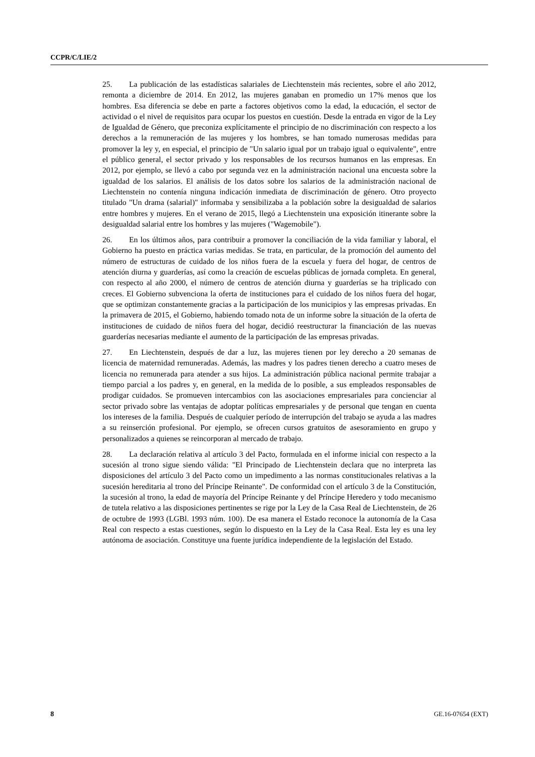CCPR/C/LIE/2
25. La publicación de las estadísticas salariales de Liechtenstein más recientes, sobre el año 2012, remonta a diciembre de 2014. En 2012, las mujeres ganaban en promedio un 17% menos que los hombres. Esa diferencia se debe en parte a factores objetivos como la edad, la educación, el sector de actividad o el nivel de requisitos para ocupar los puestos en cuestión. Desde la entrada en vigor de la Ley de Igualdad de Género, que preconiza explícitamente el principio de no discriminación con respecto a los derechos a la remuneración de las mujeres y los hombres, se han tomado numerosas medidas para promover la ley y, en especial, el principio de "Un salario igual por un trabajo igual o equivalente", entre el público general, el sector privado y los responsables de los recursos humanos en las empresas. En 2012, por ejemplo, se llevó a cabo por segunda vez en la administración nacional una encuesta sobre la igualdad de los salarios. El análisis de los datos sobre los salarios de la administración nacional de Liechtenstein no contenía ninguna indicación inmediata de discriminación de género. Otro proyecto titulado "Un drama (salarial)" informaba y sensibilizaba a la población sobre la desigualdad de salarios entre hombres y mujeres. En el verano de 2015, llegó a Liechtenstein una exposición itinerante sobre la desigualdad salarial entre los hombres y las mujeres ("Wagemobile").
26. En los últimos años, para contribuir a promover la conciliación de la vida familiar y laboral, el Gobierno ha puesto en práctica varias medidas. Se trata, en particular, de la promoción del aumento del número de estructuras de cuidado de los niños fuera de la escuela y fuera del hogar, de centros de atención diurna y guarderías, así como la creación de escuelas públicas de jornada completa. En general, con respecto al año 2000, el número de centros de atención diurna y guarderías se ha triplicado con creces. El Gobierno subvenciona la oferta de instituciones para el cuidado de los niños fuera del hogar, que se optimizan constantemente gracias a la participación de los municipios y las empresas privadas. En la primavera de 2015, el Gobierno, habiendo tomado nota de un informe sobre la situación de la oferta de instituciones de cuidado de niños fuera del hogar, decidió reestructurar la financiación de las nuevas guarderías necesarias mediante el aumento de la participación de las empresas privadas.
27. En Liechtenstein, después de dar a luz, las mujeres tienen por ley derecho a 20 semanas de licencia de maternidad remuneradas. Además, las madres y los padres tienen derecho a cuatro meses de licencia no remunerada para atender a sus hijos. La administración pública nacional permite trabajar a tiempo parcial a los padres y, en general, en la medida de lo posible, a sus empleados responsables de prodigar cuidados. Se promueven intercambios con las asociaciones empresariales para concienciar al sector privado sobre las ventajas de adoptar políticas empresariales y de personal que tengan en cuenta los intereses de la familia. Después de cualquier período de interrupción del trabajo se ayuda a las madres a su reinserción profesional. Por ejemplo, se ofrecen cursos gratuitos de asesoramiento en grupo y personalizados a quienes se reincorporan al mercado de trabajo.
28. La declaración relativa al artículo 3 del Pacto, formulada en el informe inicial con respecto a la sucesión al trono sigue siendo válida: "El Principado de Liechtenstein declara que no interpreta las disposiciones del artículo 3 del Pacto como un impedimento a las normas constitucionales relativas a la sucesión hereditaria al trono del Príncipe Reinante". De conformidad con el artículo 3 de la Constitución, la sucesión al trono, la edad de mayoría del Príncipe Reinante y del Príncipe Heredero y todo mecanismo de tutela relativo a las disposiciones pertinentes se rige por la Ley de la Casa Real de Liechtenstein, de 26 de octubre de 1993 (LGBl. 1993 núm. 100). De esa manera el Estado reconoce la autonomía de la Casa Real con respecto a estas cuestiones, según lo dispuesto en la Ley de la Casa Real. Esta ley es una ley autónoma de asociación. Constituye una fuente jurídica independiente de la legislación del Estado.
8 GE.16-07654 (EXT)